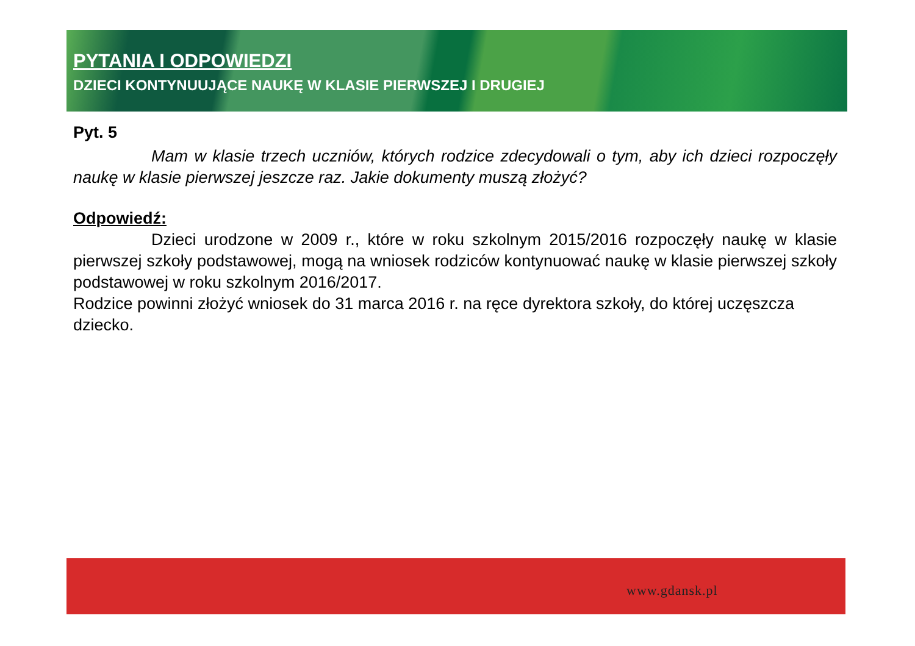PYTANIA I ODPOWIEDZI
DZIECI KONTYNUUJĄCE NAUKĘ W KLASIE PIERWSZEJ I DRUGIEJ
Pyt. 5
Mam w klasie trzech uczniów, których rodzice zdecydowali o tym, aby ich dzieci rozpoczęły naukę w klasie pierwszej jeszcze raz. Jakie dokumenty muszą złożyć?
Odpowiedź:
Dzieci urodzone w 2009 r., które w roku szkolnym 2015/2016 rozpoczęły naukę w klasie pierwszej szkoły podstawowej, mogą na wniosek rodziców kontynuować naukę w klasie pierwszej szkoły podstawowej w roku szkolnym 2016/2017.
Rodzice powinni złożyć wniosek do 31 marca 2016 r. na ręce dyrektora szkoły, do której uczęszcza dziecko.
www.gdansk.pl